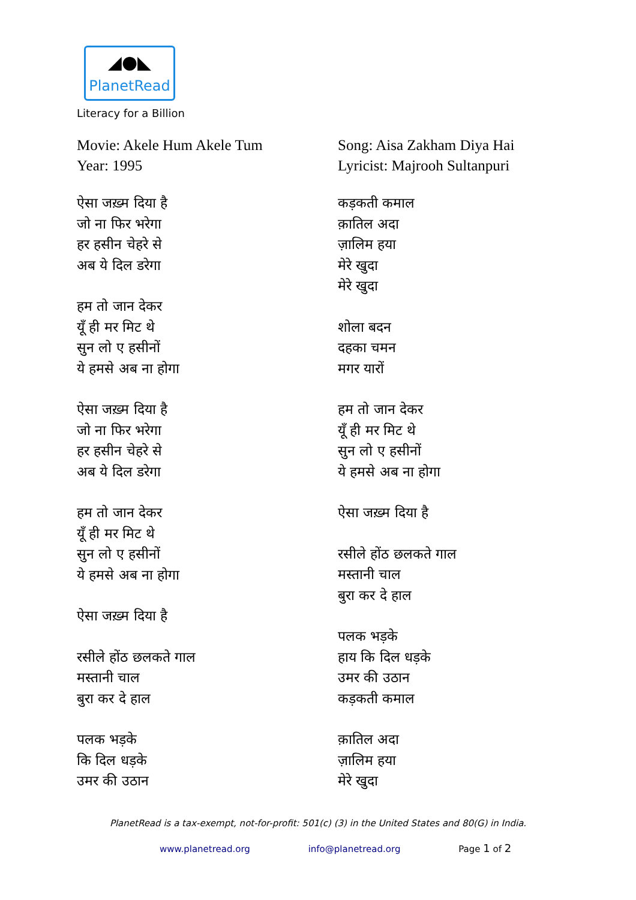◢●◣
PlanetRead
Literacy for a Billion
Movie: Akele Hum Akele Tum
Year: 1995
ऐसा जख़्म दिया है
जो ना फिर भरेगा
हर हसीन चेहरे से
अब ये दिल डरेगा
हम तो जान देकर
यूँ ही मर मिट थे
सुन लो ए हसीनों
ये हमसे अब ना होगा
ऐसा जख़्म दिया है
जो ना फिर भरेगा
हर हसीन चेहरे से
अब ये दिल डरेगा
हम तो जान देकर
यूँ ही मर मिट थे
सुन लो ए हसीनों
ये हमसे अब ना होगा
ऐसा जख़्म दिया है
रसीले होंठ छलकते गाल
मस्तानी चाल
बुरा कर दे हाल
पलक भड़के
कि दिल धड़के
उमर की उठान
Song: Aisa Zakham Diya Hai
Lyricist: Majrooh Sultanpuri
कड़कती कमाल
क़ातिल अदा
ज़ालिम हया
मेरे खुदा
मेरे खुदा
शोला बदन
दहका चमन
मगर यारों
हम तो जान देकर
यूँ ही मर मिट थे
सुन लो ए हसीनों
ये हमसे अब ना होगा
ऐसा जख़्म दिया है
रसीले होंठ छलकते गाल
मस्तानी चाल
बुरा कर दे हाल
पलक भड़के
हाय कि दिल धड़के
उमर की उठान
कड़कती कमाल
क़ातिल अदा
ज़ालिम हया
मेरे खुदा
PlanetRead is a tax-exempt, not-for-profit: 501(c) (3) in the United States and 80(G) in India.
www.planetread.org info@planetread.org Page 1 of 2